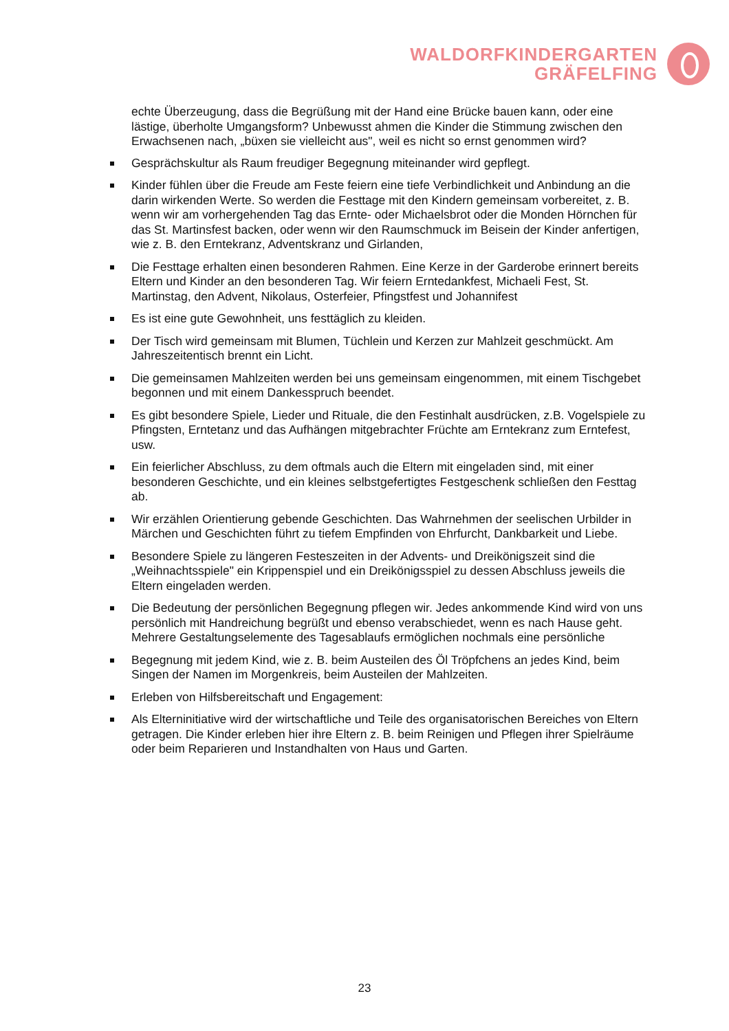WALDORFKINDERGARTEN
GRÄFELFING
echte Überzeugung, dass die Begrüßung mit der Hand eine Brücke bauen kann, oder eine lästige, überholte Umgangsform? Unbewusst ahmen die Kinder die Stimmung zwischen den Erwachsenen nach, „büxen sie vielleicht aus", weil es nicht so ernst genommen wird?
Gesprächskultur als Raum freudiger Begegnung miteinander wird gepflegt.
Kinder fühlen über die Freude am Feste feiern eine tiefe Verbindlichkeit und Anbindung an die darin wirkenden Werte. So werden die Festtage mit den Kindern gemeinsam vorbereitet, z. B. wenn wir am vorhergehenden Tag das Ernte- oder Michaelsbrot oder die Monden Hörnchen für das St. Martinsfest backen, oder wenn wir den Raumschmuck im Beisein der Kinder anfertigen, wie z. B. den Erntekranz, Adventskranz und Girlanden,
Die Festtage erhalten einen besonderen Rahmen. Eine Kerze in der Garderobe erinnert bereits Eltern und Kinder an den besonderen Tag. Wir feiern Erntedankfest, Michaeli Fest, St. Martinstag, den Advent, Nikolaus, Osterfeier, Pfingstfest und Johannifest
Es ist eine gute Gewohnheit, uns festtäglich zu kleiden.
Der Tisch wird gemeinsam mit Blumen, Tüchlein und Kerzen zur Mahlzeit geschmückt. Am Jahreszeitentisch brennt ein Licht.
Die gemeinsamen Mahlzeiten werden bei uns gemeinsam eingenommen, mit einem Tischgebet begonnen und mit einem Dankesspruch beendet.
Es gibt besondere Spiele, Lieder und Rituale, die den Festinhalt ausdrücken, z.B. Vogelspiele zu Pfingsten, Erntetanz und das Aufhängen mitgebrachter Früchte am Erntekranz zum Erntefest, usw.
Ein feierlicher Abschluss, zu dem oftmals auch die Eltern mit eingeladen sind, mit einer besonderen Geschichte, und ein kleines selbstgefertigtes Festgeschenk schließen den Festtag ab.
Wir erzählen Orientierung gebende Geschichten. Das Wahrnehmen der seelischen Urbilder in Märchen und Geschichten führt zu tiefem Empfinden von Ehrfurcht, Dankbarkeit und Liebe.
Besondere Spiele zu längeren Festeszeiten in der Advents- und Dreikönigszeit sind die „Weihnachtsspiele" ein Krippenspiel und ein Dreikönigsspiel zu dessen Abschluss jeweils die Eltern eingeladen werden.
Die Bedeutung der persönlichen Begegnung pflegen wir. Jedes ankommende Kind wird von uns persönlich mit Handreichung begrüßt und ebenso verabschiedet, wenn es nach Hause geht. Mehrere Gestaltungselemente des Tagesablaufs ermöglichen nochmals eine persönliche
Begegnung mit jedem Kind, wie z. B. beim Austeilen des Öl Tröpfchens an jedes Kind, beim Singen der Namen im Morgenkreis, beim Austeilen der Mahlzeiten.
Erleben von Hilfsbereitschaft und Engagement:
Als Elterninitiative wird der wirtschaftliche und Teile des organisatorischen Bereiches von Eltern getragen. Die Kinder erleben hier ihre Eltern z. B. beim Reinigen und Pflegen ihrer Spielräume oder beim Reparieren und Instandhalten von Haus und Garten.
23